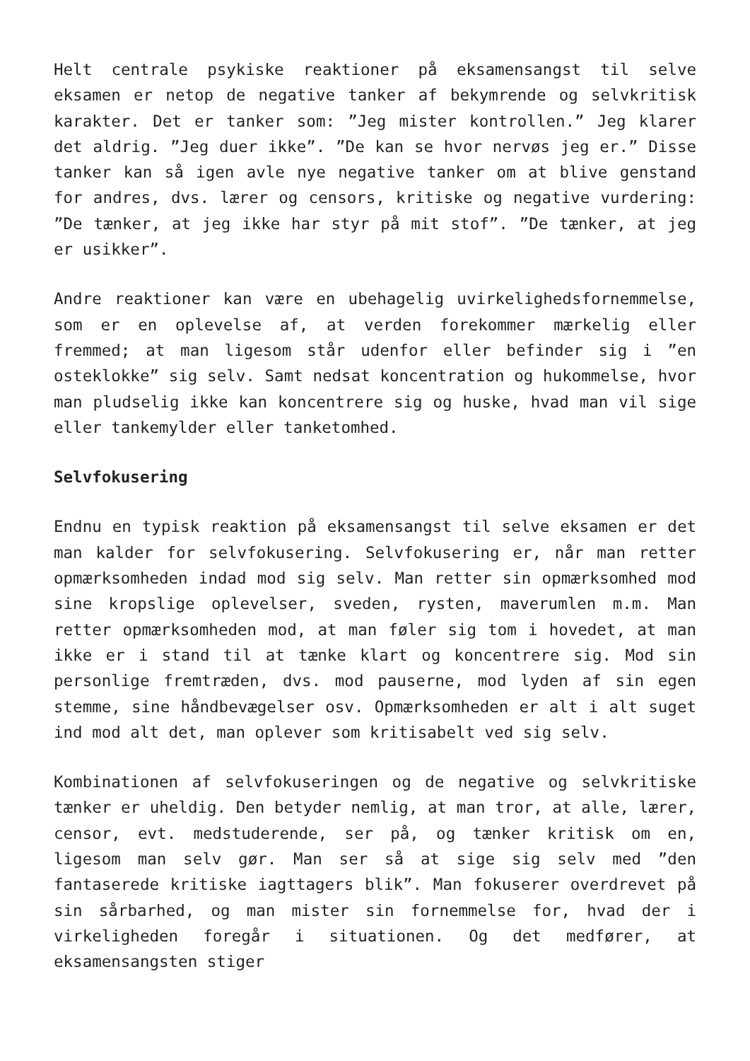Helt centrale psykiske reaktioner på eksamensangst til selve eksamen er netop de negative tanker af bekymrende og selvkritisk karakter. Det er tanker som: ”Jeg mister kontrollen.” Jeg klarer det aldrig. ”Jeg duer ikke”. ”De kan se hvor nervøs jeg er.” Disse tanker kan så igen avle nye negative tanker om at blive genstand for andres, dvs. lærer og censors, kritiske og negative vurdering: ”De tænker, at jeg ikke har styr på mit stof”. ”De tænker, at jeg er usikker”.
Andre reaktioner kan være en ubehagelig uvirkelighedsfornemmelse, som er en oplevelse af, at verden forekommer mærkelig eller fremmed; at man ligesom står udenfor eller befinder sig i ”en osteklokke” sig selv. Samt nedsat koncentration og hukommelse, hvor man pludselig ikke kan koncentrere sig og huske, hvad man vil sige eller tankemylder eller tanketomhed.
Selvfokusering
Endnu en typisk reaktion på eksamensangst til selve eksamen er det man kalder for selvfokusering. Selvfokusering er, når man retter opmærksomheden indad mod sig selv. Man retter sin opmærksomhed mod sine kropslige oplevelser, sveden, rysten, maverumlen m.m. Man retter opmærksomheden mod, at man føler sig tom i hovedet, at man ikke er i stand til at tænke klart og koncentrere sig. Mod sin personlige fremtræden, dvs. mod pauserne, mod lyden af sin egen stemme, sine håndbevægelser osv. Opmærksomheden er alt i alt suget ind mod alt det, man oplever som kritisabelt ved sig selv.
Kombinationen af selvfokuseringen og de negative og selvkritiske tænker er uheldig. Den betyder nemlig, at man tror, at alle, lærer, censor, evt. medstuderende, ser på, og tænker kritisk om en, ligesom man selv gør. Man ser så at sige sig selv med ”den fantaserede kritiske iagttagers blik”. Man fokuserer overdrevet på sin sårbarhed, og man mister sin fornemmelse for, hvad der i virkeligheden foregår i situationen. Og det medfører, at eksamensangsten stiger